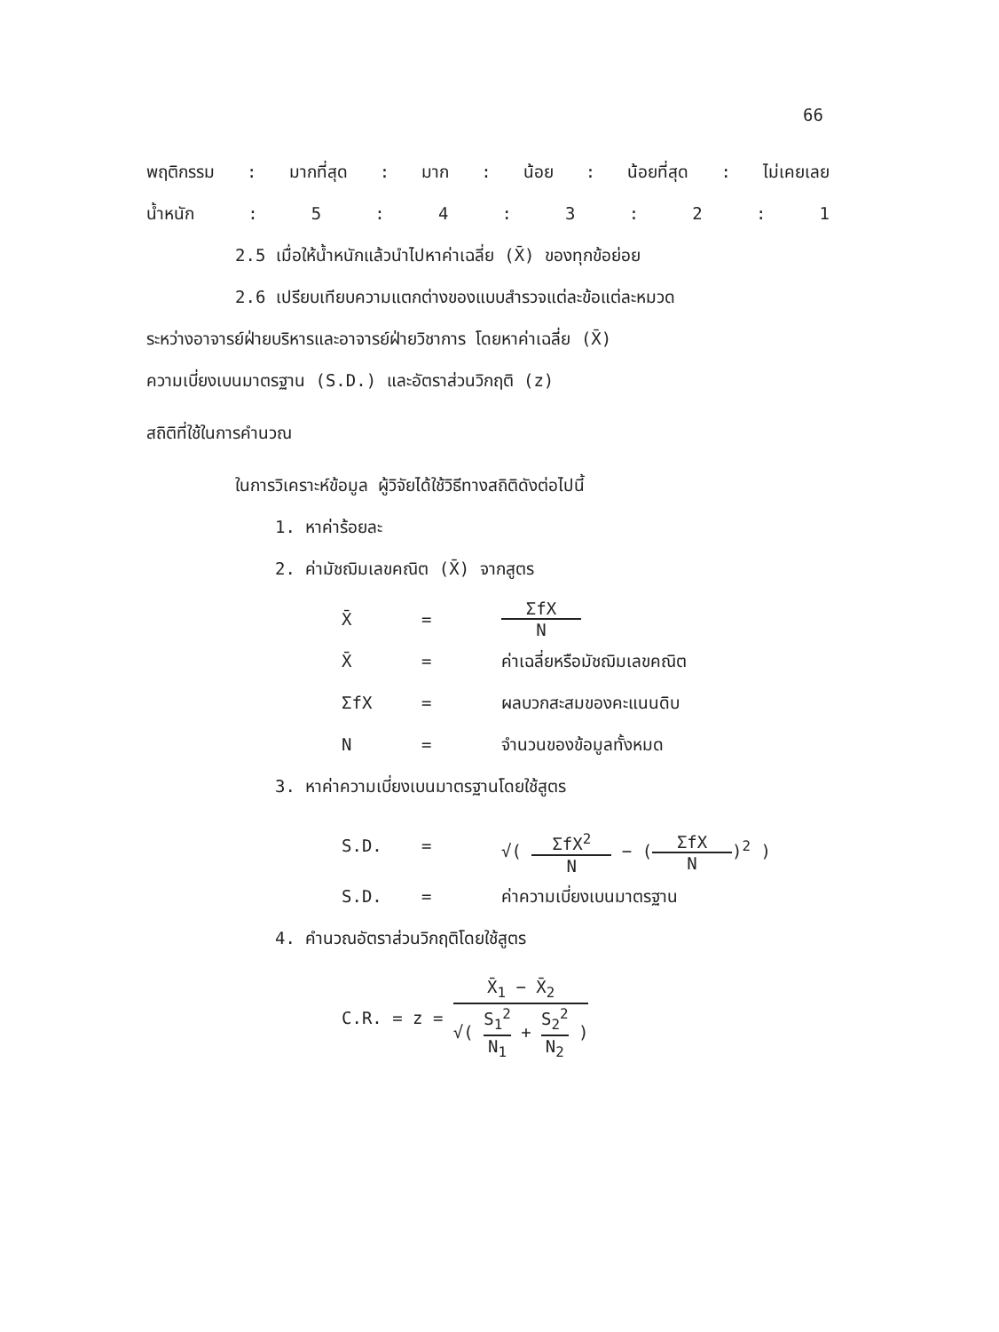66
พฤติกรรม: มากที่สุด: มาก: น้อย: น้อยที่สุด: ไม่เคยเลย
น้ำหนัก: 5: 4: 3: 2: 1
2.5 เมื่อให้น้ำหนักแล้วนำไปหาค่าเฉลี่ย (X̄) ของทุกข้อย่อย
2.6 เปรียบเทียบความแตกต่างของแบบสำรวจแต่ละข้อแต่ละหมวด
ระหว่างอาจารย์ฝ่ายบริหารและอาจารย์ฝ่ายวิชาการ โดยหาค่าเฉลี่ย (X̄)
ความเบี่ยงเบนมาตรฐาน (S.D.) และอัตราส่วนวิกฤติ (z)
สถิติที่ใช้ในการคำนวณ
ในการวิเคราะห์ข้อมูล ผู้วิจัยได้ใช้วิธีทางสถิติดังต่อไปนี้
1. หาค่าร้อยละ
2. ค่ามัชฌิมเลขคณิต (X̄) จากสูตร
X̄ = ΣfX N
X̄ = ค่าเฉลี่ยหรือมัชฌิมเลขคณิต
ΣfX = ผลบวกสะสมของคะแนนดิบ
N = จำนวนของข้อมูลทั้งหมด
3. หาค่าความเบี่ยงเบนมาตรฐานโดยใช้สูตร
S.D. = √( ΣfX<sup>2</sup> N − (ΣfX N)<sup>2</sup> )
S.D. = ค่าความเบี่ยงเบนมาตรฐาน
4. คำนวณอัตราส่วนวิกฤติโดยใช้สูตร
C.R. = z = X̄<sub>1</sub> − X̄<sub>2</sub> √( S<sub>1</sub><sup>2</sup> N<sub>1</sub> + S<sub>2</sub><sup>2</sup> N<sub>2</sub> )